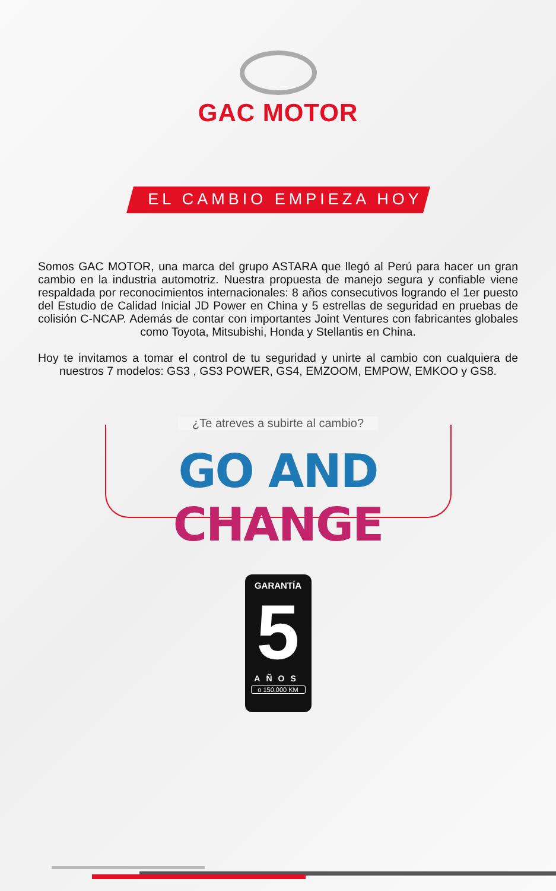GAC MOTOR
EL CAMBIO EMPIEZA HOY
Somos GAC MOTOR, una marca del grupo ASTARA que llegó al Perú para hacer un gran cambio en la industria automotriz. Nuestra propuesta de manejo segura y confiable viene respaldada por reconocimientos internacionales: 8 años consecutivos logrando el 1er puesto del Estudio de Calidad Inicial JD Power en China y 5 estrellas de seguridad en pruebas de colisión C-NCAP. Además de contar con importantes Joint Ventures con fabricantes globales como Toyota, Mitsubishi, Honda y Stellantis en China.
Hoy te invitamos a tomar el control de tu seguridad y unirte al cambio con cualquiera de nuestros 7 modelos: GS3 , GS3 POWER, GS4, EMZOOM, EMPOW, EMKOO y GS8.
¿Te atreves a subirte al cambio?
GO AND CHANGE
GARANTÍA
5
AÑOS
o 150,000 KM